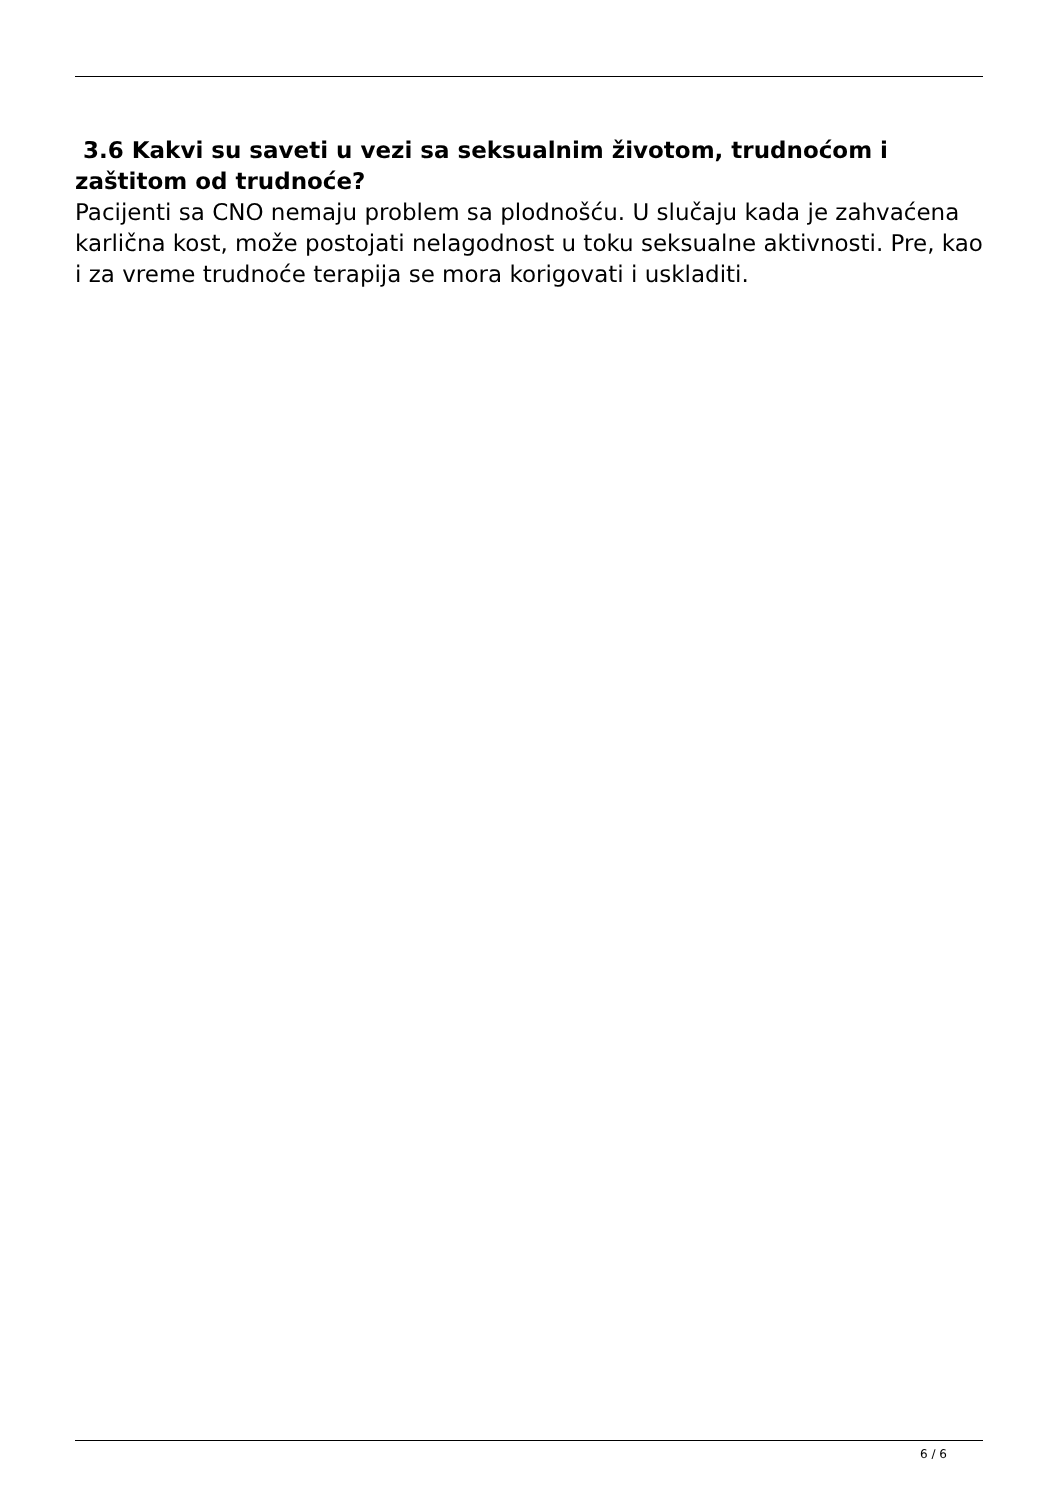3.6 Kakvi su saveti u vezi sa seksualnim životom, trudnoćom i zaštitom od trudnoće?
Pacijenti sa CNO nemaju problem sa plodnošću. U slučaju kada je zahvaćena karlična kost, može postojati nelagodnost u toku seksualne aktivnosti. Pre, kao i za vreme trudnoće terapija se mora korigovati i uskladiti.
6 / 6